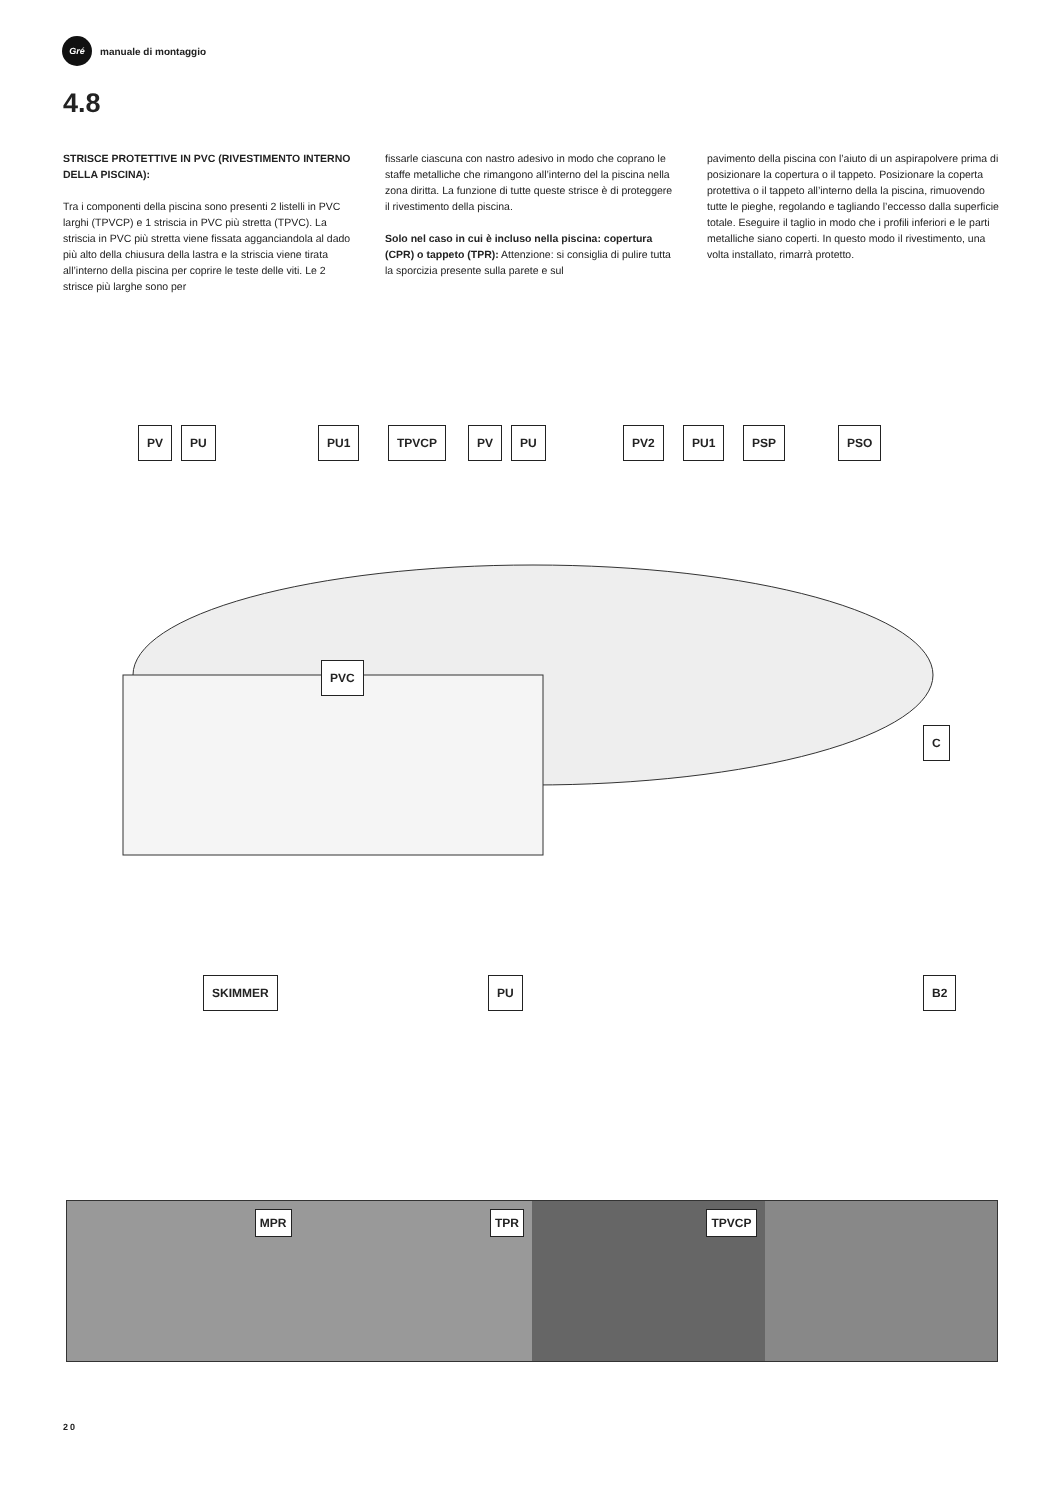Gré
manuale di montaggio
4.8
STRISCE PROTETTIVE IN PVC (RIVESTIMENTO INTERNO DELLA PISCINA):
Tra i componenti della piscina sono presenti 2 listelli in PVC larghi (TPVCP) e 1 striscia in PVC più stretta (TPVC). La striscia in PVC più stretta viene fissata agganciandola al dado più alto della chiusura della lastra e la striscia viene tirata all’interno della piscina per coprire le teste delle viti. Le 2 strisce più larghe sono per
fissarle ciascuna con nastro adesivo in modo che coprano le staffe metalliche che rimangono all’interno del la piscina nella zona diritta. La funzione di tutte queste strisce è di proteggere il rivestimento della piscina.
Solo nel caso in cui è incluso nella piscina: copertura (CPR) o tappeto (TPR): Attenzione: si consiglia di pulire tutta la sporcizia presente sulla parete e sul
pavimento della piscina con l’aiuto di un aspirapolvere prima di posizionare la copertura o il tappeto. Posizionare la coperta protettiva o il tappeto all’interno della la piscina, rimuovendo tutte le pieghe, regolando e tagliando l’eccesso dalla superficie totale. Eseguire il taglio in modo che i profili inferiori e le parti metalliche siano coperti. In questo modo il rivestimento, una volta installato, rimarrà protetto.
PV PU PU1 TPVCP PV PU PV2 PU1 PSP PSO
PVC
C
SKIMMER PU B2
MPR
TPR
TPVCP
20